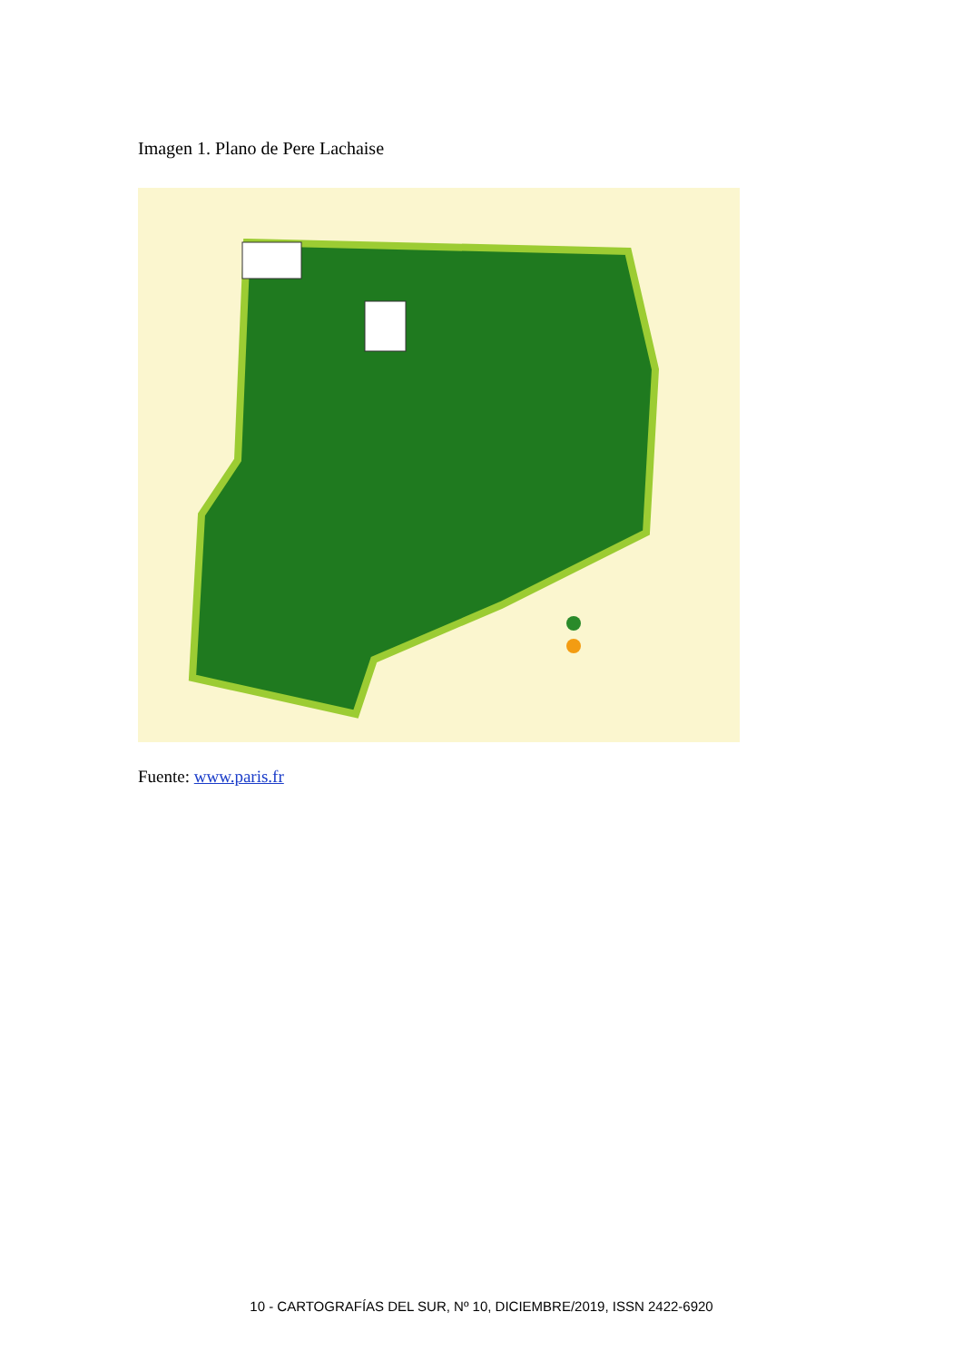Imagen 1. Plano de Pere Lachaise
Fuente: www.paris.fr
10 - CARTOGRAFÍAS DEL SUR, Nº 10, DICIEMBRE/2019, ISSN 2422-6920